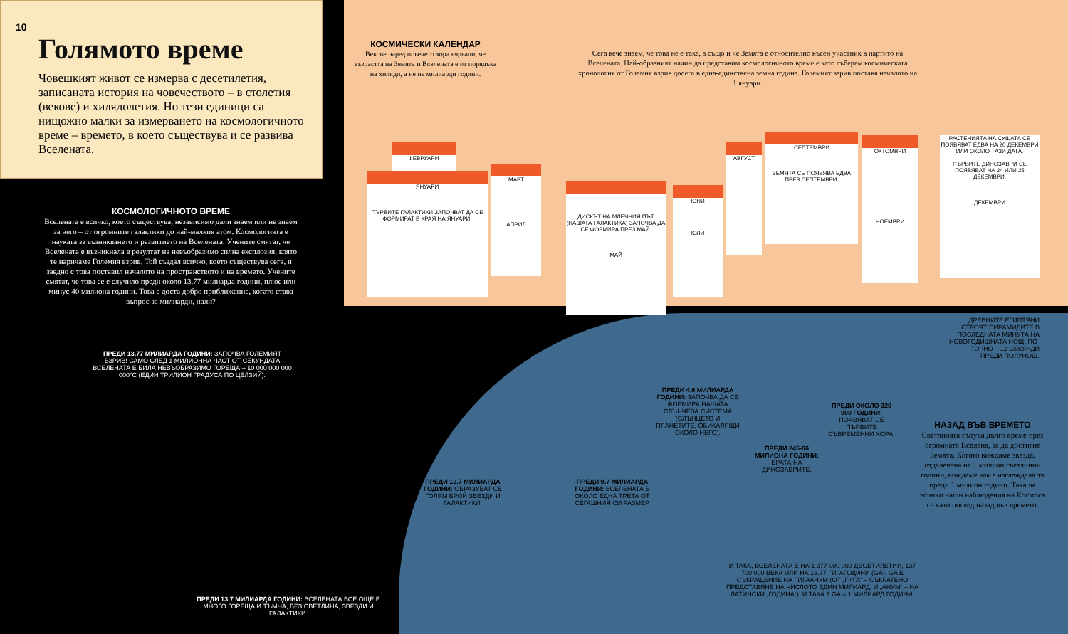10
Голямото време
Човешкият живот се измерва с десетилетия, записаната история на човечеството – в столетия (векове) и хилядолетия. Но тези единици са нищожно малки за измерването на космологичното време – времето, в което съществува и се развива Вселената.
КОСМОЛОГИЧНОТО ВРЕМЕ
Вселената е всичко, което съществува, независимо дали знаем или не знаем за него – от огромните галактики до най-малкия атом. Космологията е науката за възникването и развитието на Вселената. Учените смятат, че Вселената е възникнала в резултат на невъобразимо силна експлозия, която те наричаме Големия взрив. Той създал всичко, което съществува сега, и заедно с това поставил началото на пространството и на времето. Учените смятат, че това се е случило преди около 13.77 милиарда години, плюс или минус 40 милиона години. Това е доста добро приближение, когато става въпрос за милиарди, нали?
КОСМИЧЕСКИ КАЛЕНДАР
Векове наред повечето хора вярвали, че възрастта на Земята и Вселената е от порядъка на хиляди, а не на милиарди години.
Сега вече знаем, че това не е така, а също и че Земята е относително късен участник в партито на Вселената. Най-образният начин да представим космологичното време е като съберем космическата хронология от Големия взрив досега в една-единствена земна година. Големият взрив поставя началото на 1 януари.
ФЕВРУАРИ
ЯНУАРИ
ПЪРВИТЕ ГАЛАКТИКИ ЗАПОЧВАТ ДА СЕ ФОРМИРАТ В КРАЯ НА ЯНУАРИ.
МАРТ
АПРИЛ
ДИСКЪТ НА МЛЕЧНИЯ ПЪТ (НАШАТА ГАЛАКТИКА) ЗАПОЧВА ДА СЕ ФОРМИРА ПРЕЗ МАЙ.
МАЙ
ЮНИ
ЮЛИ
АВГУСТ
СЕПТЕМВРИ
ЗЕМЯТА СЕ ПОЯВЯВА ЕДВА ПРЕЗ СЕПТЕМВРИ.
ОКТОМВРИ
НОЕМВРИ
РАСТЕНИЯТА НА СУШАТА СЕ ПОЯВЯВАТ ЕДВА НА 20 ДЕКЕМВРИ ИЛИ ОКОЛО ТАЗИ ДАТА.
ПЪРВИТЕ ДИНОЗАВРИ СЕ ПОЯВЯВАТ НА 24 ИЛИ 25 ДЕКЕМВРИ.
ДЕКЕМВРИ
ПРЕДИ 13.77 МИЛИАРДА ГОДИНИ: ЗАПОЧВА ГОЛЕМИЯТ ВЗРИВ! САМО СЛЕД 1 МИЛИОННА ЧАСТ ОТ СЕКУНДАТА ВСЕЛЕНАТА Е БИЛА НЕВЪОБРАЗИМО ГОРЕЩА – 10 000 000 000 000°C (ЕДИН ТРИЛИОН ГРАДУСА ПО ЦЕЛЗИЙ).
ДРЕВНИТЕ ЕГИПТЯНИ СТРОЯТ ПИРАМИДИТЕ В ПОСЛЕДНАТА МИНУТА НА НОВОГОДИШНАТА НОЩ, ПО-ТОЧНО – 12 СЕКУНДИ ПРЕДИ ПОЛУНОЩ.
ПРЕДИ 4.6 МИЛИАРДА ГОДИНИ: ЗАПОЧВА ДА СЕ ФОРМИРА НАШАТА СЛЪНЧЕВА СИСТЕМА (СЛЪНЦЕТО И ПЛАНЕТИТЕ, ОБИКАЛЯЩИ ОКОЛО НЕГО).
ПРЕДИ ОКОЛО 320 000 ГОДИНИ: ПОЯВЯВАТ СЕ ПЪРВИТЕ СЪВРЕМЕННИ ХОРА.
ПРЕДИ 245-66 МИЛИОНА ГОДИНИ: ЕРАТА НА ДИНОЗАВРИТЕ.
НАЗАД ВЪВ ВРЕМЕТО
Светлината пътува дълго време през огромната Вселена, за да достигне Земята. Когато виждаме звезда, отдалечена на 1 милион светлинни години, виждаме как е изглеждала тя преди 1 милион години. Така че всички наши наблюдения на Космоса са като поглед назад във времето.
ПРЕДИ 12.7 МИЛИАРДА ГОДИНИ: ОБРАЗУВАТ СЕ ГОЛЯМ БРОЙ ЗВЕЗДИ И ГАЛАКТИКИ.
ПРЕДИ 9.7 МИЛИАРДА ГОДИНИ: ВСЕЛЕНАТА Е ОКОЛО ЕДНА ТРЕТА ОТ СЕГАШНИЯ СИ РАЗМЕР.
И ТАКА, ВСЕЛЕНАТА Е НА 1 377 000 000 ДЕСЕТИЛЕТИЯ, 137 700 000 ВЕКА ИЛИ НА 13.77 ГИГАГОДИНИ (GA). GA Е СЪКРАЩЕНИЕ НА ГИГААНУМ (ОТ „ГИГА“ – СЪКРАТЕНО ПРЕДСТАВЯНЕ НА ЧИСЛОТО ЕДИН МИЛИАРД, И „АНУМ“ – НА ЛАТИНСКИ „ГОДИНА“). И ТАКА 1 GA = 1 МИЛИАРД ГОДИНИ.
ПРЕДИ 13.7 МИЛИАРДА ГОДИНИ: ВСЕЛЕНАТА ВСЕ ОЩЕ Е МНОГО ГОРЕЩА И ТЪМНА, БЕЗ СВЕТЛИНА, ЗВЕЗДИ И ГАЛАКТИКИ.